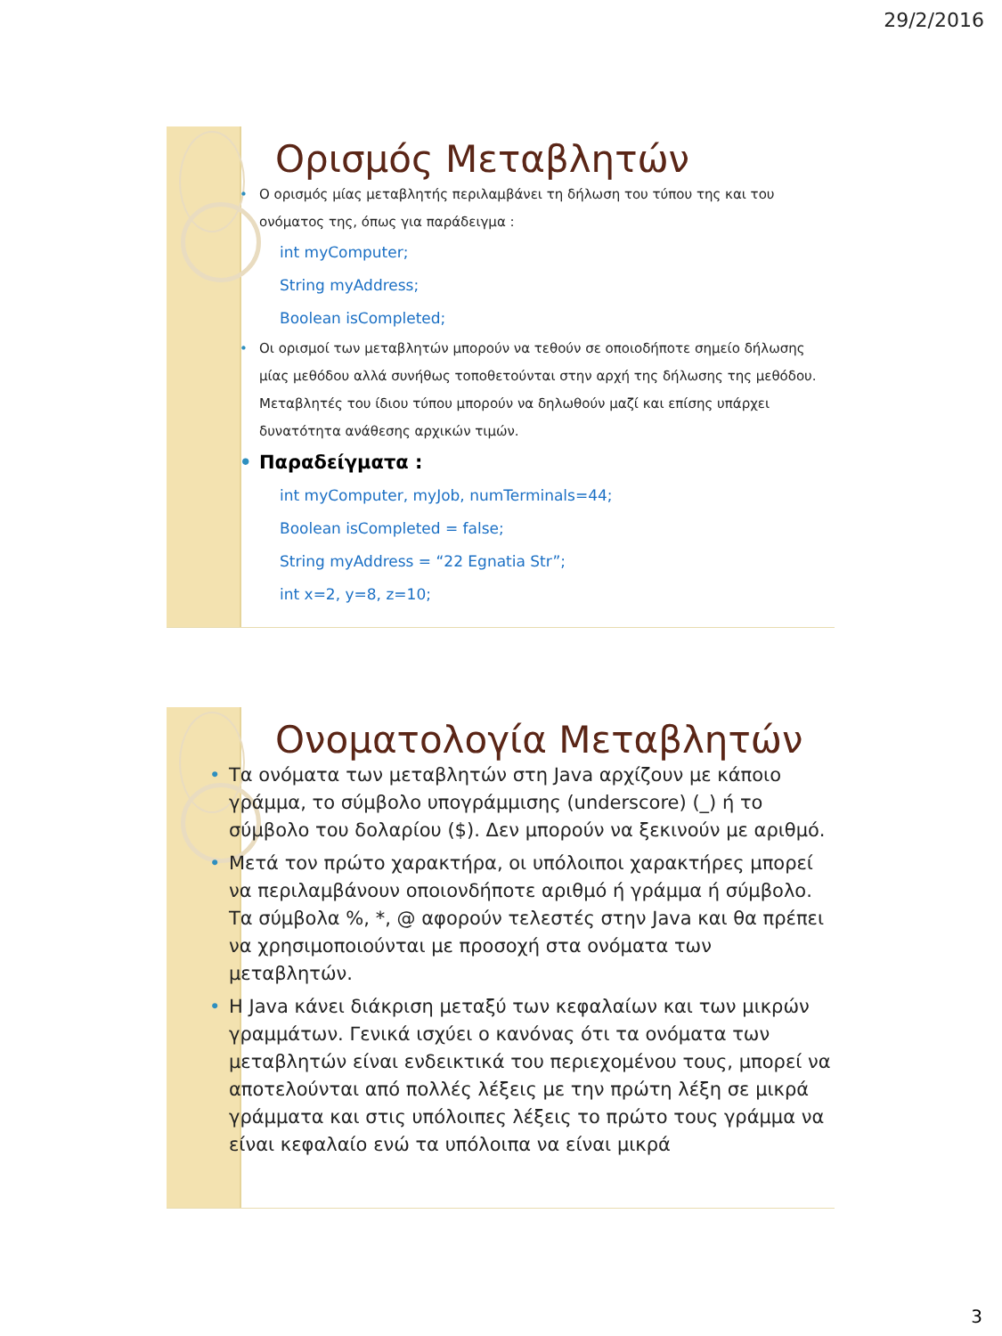29/2/2016
Ορισμός Μεταβλητών
• Ο ορισμός μίας μεταβλητής περιλαμβάνει τη δήλωση του τύπου της και του ονόματος της, όπως για παράδειγμα :
int myComputer;
String myAddress;
Boolean isCompleted;
• Οι ορισμοί των μεταβλητών μπορούν να τεθούν σε οποιοδήποτε σημείο δήλωσης μίας μεθόδου αλλά συνήθως τοποθετούνται στην αρχή της δήλωσης της μεθόδου. Μεταβλητές του ίδιου τύπου μπορούν να δηλωθούν μαζί και επίσης υπάρχει δυνατότητα ανάθεσης αρχικών τιμών.
• Παραδείγματα :
int myComputer, myJob, numTerminals=44;
Boolean isCompleted = false;
String myAddress = “22 Egnatia Str”;
int x=2, y=8, z=10;
Ονοματολογία Μεταβλητών
• Τα ονόματα των μεταβλητών στη Java αρχίζουν με κάποιο γράμμα, το σύμβολο υπογράμμισης (underscore) (_) ή το σύμβολο του δολαρίου ($). Δεν μπορούν να ξεκινούν με αριθμό.
• Μετά τον πρώτο χαρακτήρα, οι υπόλοιποι χαρακτήρες μπορεί να περιλαμβάνουν οποιονδήποτε αριθμό ή γράμμα ή σύμβολο. Τα σύμβολα %, *, @ αφορούν τελεστές στην Java και θα πρέπει να χρησιμοποιούνται με προσοχή στα ονόματα των μεταβλητών.
• Η Java κάνει διάκριση μεταξύ των κεφαλαίων και των μικρών γραμμάτων. Γενικά ισχύει ο κανόνας ότι τα ονόματα των μεταβλητών είναι ενδεικτικά του περιεχομένου τους, μπορεί να αποτελούνται από πολλές λέξεις με την πρώτη λέξη σε μικρά γράμματα και στις υπόλοιπες λέξεις το πρώτο τους γράμμα να είναι κεφαλαίο ενώ τα υπόλοιπα να είναι μικρά
3